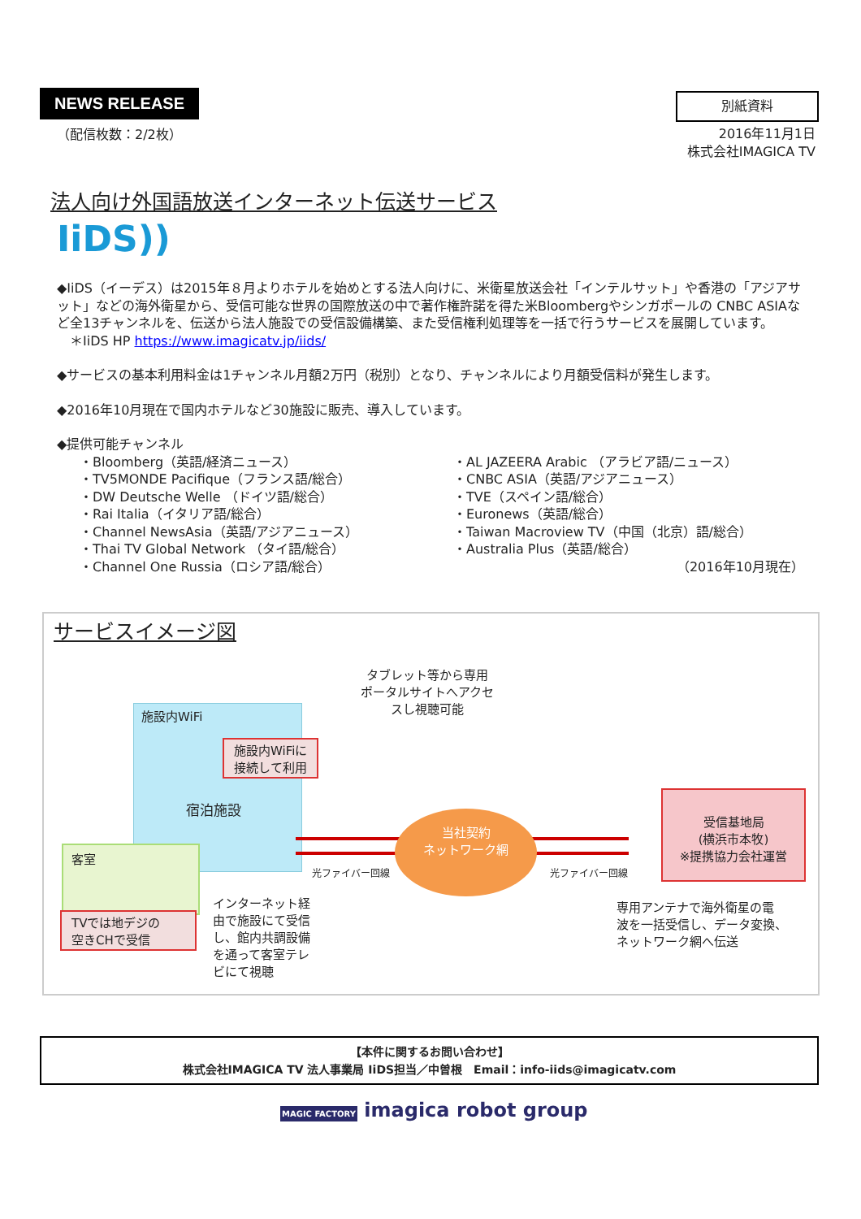NEWS RELEASE
（配信枚数：2/2枚）
別紙資料
2016年11月1日
株式会社IMAGICA TV
法人向け外国語放送インターネット伝送サービス
IiDS))
◆IiDS（イーデス）は2015年８月よりホテルを始めとする法人向けに、米衛星放送会社「インテルサット」や香港の「アジアサット」などの海外衛星から、受信可能な世界の国際放送の中で著作権許諾を得た米Bloombergやシンガポールの CNBC ASIAなど全13チャンネルを、伝送から法人施設での受信設備構築、また受信権利処理等を一括で行うサービスを展開しています。
＊IiDS HP https://www.imagicatv.jp/iids/
◆サービスの基本利用料金は1チャンネル月額2万円（税別）となり、チャンネルにより月額受信料が発生します。
◆2016年10月現在で国内ホテルなど30施設に販売、導入しています。
◆提供可能チャンネル
・Bloomberg（英語/経済ニュース）
・TV5MONDE Pacifique（フランス語/総合）
・DW Deutsche Welle （ドイツ語/総合）
・Rai Italia（イタリア語/総合）
・Channel NewsAsia（英語/アジアニュース）
・Thai TV Global Network （タイ語/総合）
・Channel One Russia（ロシア語/総合）
・AL JAZEERA Arabic （アラビア語/ニュース）
・CNBC ASIA（英語/アジアニュース）
・TVE（スペイン語/総合）
・Euronews（英語/総合）
・Taiwan Macroview TV（中国（北京）語/総合）
・Australia Plus（英語/総合）
（2016年10月現在）
サービスイメージ図
施設内WiFi
タブレット等から専用
ポータルサイトへアクセ
スし視聴可能
施設内WiFiに
接続して利用
宿泊施設
当社契約
ネットワーク網
光ファイバー回線 光ファイバー回線
受信基地局
(横浜市本牧)
※提携協力会社運営
客室
TVでは地デジの
空きCHで受信
インターネット経
由で施設にて受信
し、館内共調設備
を通って客室テレ
ビにて視聴
専用アンテナで海外衛星の電
波を一括受信し、データ変換、
ネットワーク網へ伝送
【本件に関するお問い合わせ】
株式会社IMAGICA TV 法人事業局 IiDS担当／中曽根　Email：info-iids@imagicatv.com
MAGIC FACTORY imagica robot group